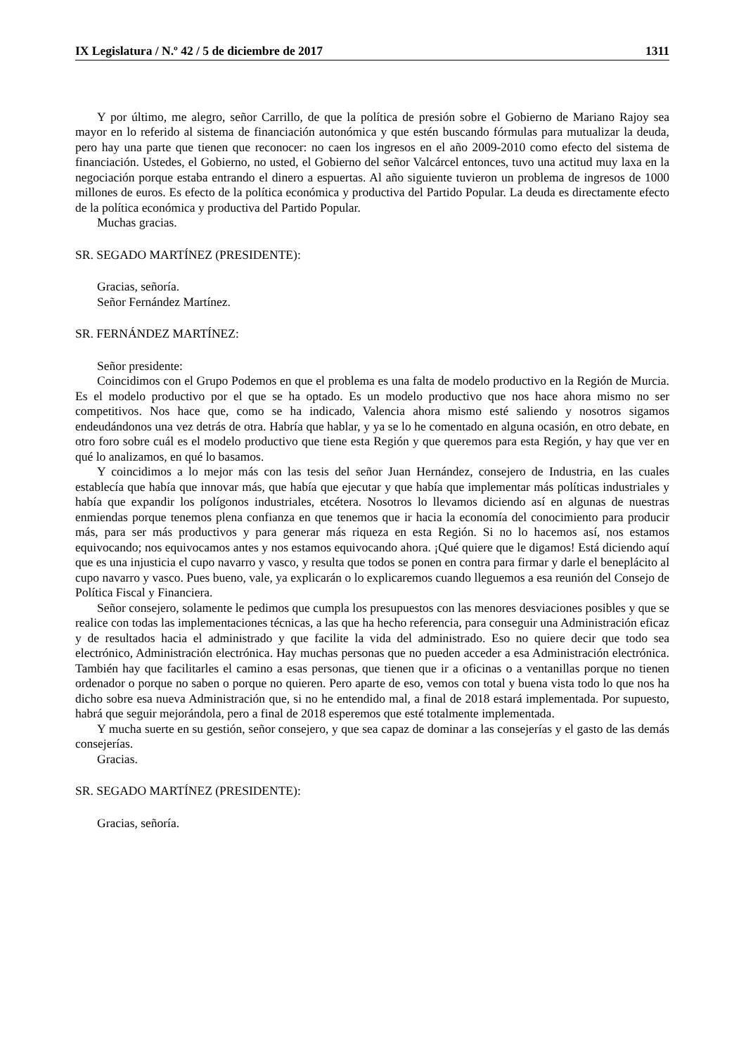IX Legislatura / N.º 42 / 5 de diciembre de 2017 1311
Y por último, me alegro, señor Carrillo, de que la política de presión sobre el Gobierno de Mariano Rajoy sea mayor en lo referido al sistema de financiación autonómica y que estén buscando fórmulas para mutualizar la deuda, pero hay una parte que tienen que reconocer: no caen los ingresos en el año 2009-2010 como efecto del sistema de financiación. Ustedes, el Gobierno, no usted, el Gobierno del señor Valcárcel entonces, tuvo una actitud muy laxa en la negociación porque estaba entrando el dinero a espuertas. Al año siguiente tuvieron un problema de ingresos de 1000 millones de euros. Es efecto de la política económica y productiva del Partido Popular. La deuda es directamente efecto de la política económica y productiva del Partido Popular.
Muchas gracias.
SR. SEGADO MARTÍNEZ (PRESIDENTE):
Gracias, señoría.
Señor Fernández Martínez.
SR. FERNÁNDEZ MARTÍNEZ:
Señor presidente:
Coincidimos con el Grupo Podemos en que el problema es una falta de modelo productivo en la Región de Murcia. Es el modelo productivo por el que se ha optado. Es un modelo productivo que nos hace ahora mismo no ser competitivos. Nos hace que, como se ha indicado, Valencia ahora mismo esté saliendo y nosotros sigamos endeudándonos una vez detrás de otra. Habría que hablar, y ya se lo he comentado en alguna ocasión, en otro debate, en otro foro sobre cuál es el modelo productivo que tiene esta Región y que queremos para esta Región, y hay que ver en qué lo analizamos, en qué lo basamos.
Y coincidimos a lo mejor más con las tesis del señor Juan Hernández, consejero de Industria, en las cuales establecía que había que innovar más, que había que ejecutar y que había que implementar más políticas industriales y había que expandir los polígonos industriales, etcétera. Nosotros lo llevamos diciendo así en algunas de nuestras enmiendas porque tenemos plena confianza en que tenemos que ir hacia la economía del conocimiento para producir más, para ser más productivos y para generar más riqueza en esta Región. Si no lo hacemos así, nos estamos equivocando; nos equivocamos antes y nos estamos equivocando ahora. ¡Qué quiere que le digamos! Está diciendo aquí que es una injusticia el cupo navarro y vasco, y resulta que todos se ponen en contra para firmar y darle el beneplácito al cupo navarro y vasco. Pues bueno, vale, ya explicarán o lo explicaremos cuando lleguemos a esa reunión del Consejo de Política Fiscal y Financiera.
Señor consejero, solamente le pedimos que cumpla los presupuestos con las menores desviaciones posibles y que se realice con todas las implementaciones técnicas, a las que ha hecho referencia, para conseguir una Administración eficaz y de resultados hacia el administrado y que facilite la vida del administrado. Eso no quiere decir que todo sea electrónico, Administración electrónica. Hay muchas personas que no pueden acceder a esa Administración electrónica. También hay que facilitarles el camino a esas personas, que tienen que ir a oficinas o a ventanillas porque no tienen ordenador o porque no saben o porque no quieren. Pero aparte de eso, vemos con total y buena vista todo lo que nos ha dicho sobre esa nueva Administración que, si no he entendido mal, a final de 2018 estará implementada. Por supuesto, habrá que seguir mejorándola, pero a final de 2018 esperemos que esté totalmente implementada.
Y mucha suerte en su gestión, señor consejero, y que sea capaz de dominar a las consejerías y el gasto de las demás consejerías.
Gracias.
SR. SEGADO MARTÍNEZ (PRESIDENTE):
Gracias, señoría.